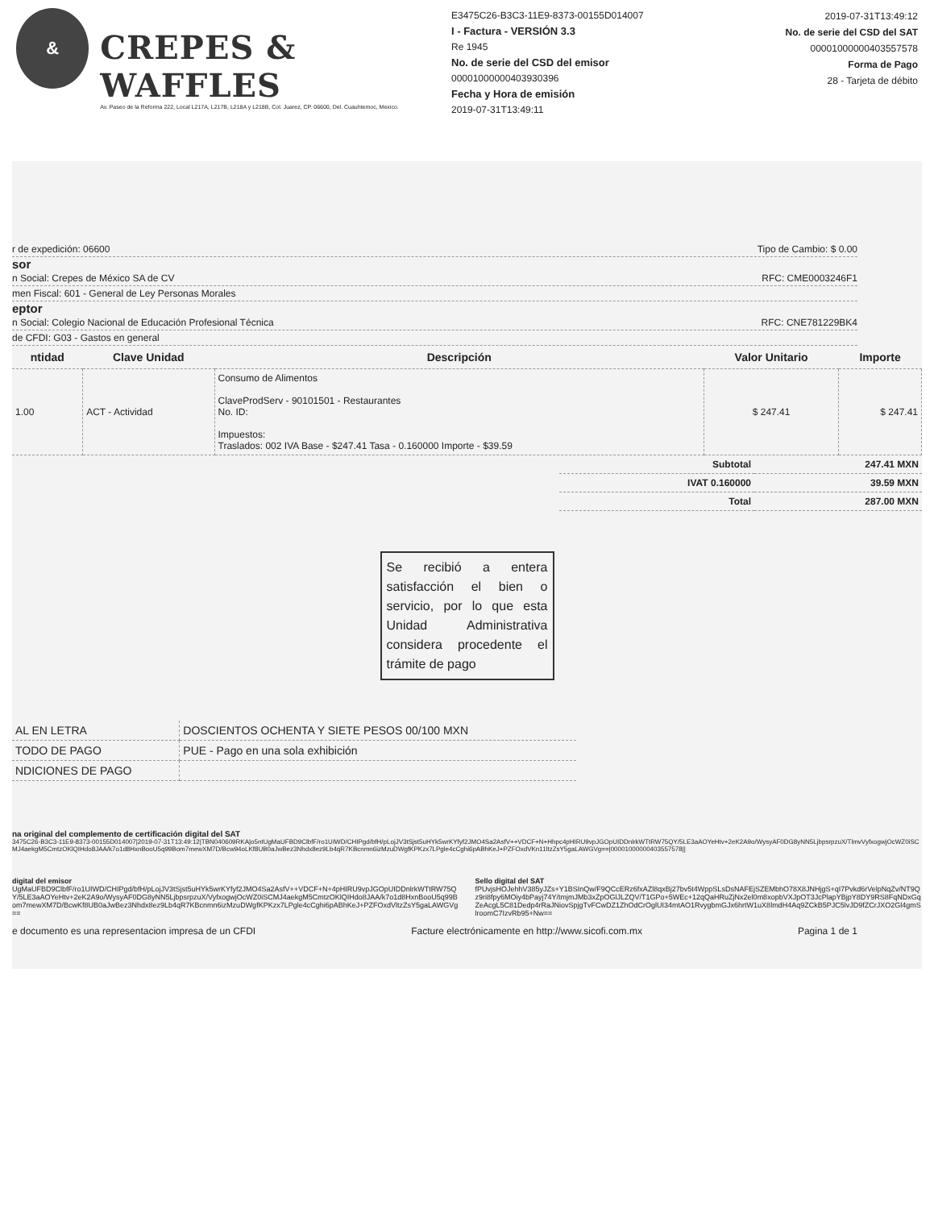&
CREPES & WAFFLES
Av. Paseo de la Reforma 222, Local L217A, L217B, L218A y L218B, Col. Juarez, CP. 06600, Del. Cuauhtemoc, Mexico.
E3475C26-B3C3-11E9-8373-00155D014007
I - Factura - VERSIÓN 3.3
Re 1945
No. de serie del CSD del emisor
00001000000403930396
Fecha y Hora de emisión
2019-07-31T13:49:11
2019-07-31T13:49:12
No. de serie del CSD del SAT
00001000000403557578
Forma de Pago
28 - Tarjeta de débito
r de expedición: 06600 Tipo de Cambio: $ 0.00
sor
n Social: Crepes de México SA de CV RFC: CME0003246F1
men Fiscal: 601 - General de Ley Personas Morales
eptor
n Social: Colegio Nacional de Educación Profesional Técnica RFC: CNE781229BK4
de CFDI: G03 - Gastos en general
| ntidad | Clave Unidad | Descripción | Valor Unitario | Importe |
| --- | --- | --- | --- | --- |
| 1.00 | ACT - Actividad | Consumo de Alimentos ClaveProdServ - 90101501 - Restaurantes No. ID: Impuestos: Traslados: 002 IVA Base - $247.41 Tasa - 0.160000 Importe - $39.59 | $ 247.41 | $ 247.41 |
| Subtotal | 247.41 MXN |
| IVAT 0.160000 | 39.59 MXN |
| Total | 287.00 MXN |
Se recibió a entera satisfacción el bien o servicio, por lo que esta Unidad Administrativa considera procedente el trámite de pago
| AL EN LETRA | DOSCIENTOS OCHENTA Y SIETE PESOS 00/100 MXN |
| TODO DE PAGO | PUE - Pago en una sola exhibición |
| NDICIONES DE PAGO | |
na original del complemento de certificación digital del SAT
3475C26-B3C3-11E9-8373-00155D014007|2019-07-31T13:49:12|TBN040609RKA|o5ntUgMaUFBD9ClbfF/ro1UIWD/CHIPgd/bfH/pLojJV3tSjst5uHYk5wrKYfyf2JMO4Sa2AsfV++VDCF+N+Hhpc4pHIRU9vpJGOpUIDDnlrkWTtRW75QY/5LE3aAOYeHtv+2eK2A9o/WysyAF0DG8yNN5LjbpsrpzuX/TlmvVyfxogwjOcWZ0iSCMJ4aekgM5CmtzOKlQIHdo8JAA/k7o1d8HxnBooU5q99Bom7mewXM7D/Bcw94oLKf8UB0aJwBez3Nhdx8ez9Lb4qR7KBcnmn6izMzuDWgfKPKzx7LPgle4cCghi6pABhKeJ+PZFOxdVKn11ltzZsY5gaLAWGVg==|00001000000403557578||
digital del emisor
UgMaUFBD9ClbfF/ro1UIWD/CHIPgd/bfH/pLojJV3tSjst5uHYk5wrKYfyf2JMO4Sa2AsfV++VDCF+N+4pHIRU9vpJGOpUIDDnlrkWTtRW75QY/5LE3aAOYeHtv+2eK2A9o/WysyAF0DG8yNN5LjbpsrpzuX/VyfxogwjOcWZ0iSCMJ4aekgM5CmtzOKlQIHdo8JAA/k7o1d8HxnBooU5q99Bom7mewXM7D/BcwKf8UB0aJwBez3Nhdx8ez9Lb4qR7KBcnmn6izMzuDWgfKPKzx7LPgle4cCghi6pABhKeJ+PZFOxdVltzZsY5gaLAWGVg==
Sello digital del SAT
fPUvjsHOJehhV385yJZs+Y1BSInQw/F9QCcERz6fxAZl8qxBj27bv5t4WppSLsDsNAFEjSZEMbhO78X8JNHjgS+qI7Pvkd6rVelpNqZv/NT9Qz9ri8fpy6MOiy4bPayj74Y/tmjmJMb3xZpOGlJLZQV/T1GPo+5WEc+12qQaHRuZjNx2el0m8xopbVXJpOT3JcPlapYBjpY8DY9RS8FqNDxGqZeAcgL5C81Dedp4rRaJNiovSpjgTvFCwDZ1ZhOdCrOglUI34mtAO1RvygbmGJx6hrtW1uX8lmdH4Aq9ZCkB5PJC5lvJD9fZCrJXO2Gl4gmSlroomC7IzvRb95+Nw==
e documento es una representacion impresa de un CFDI Facture electrónicamente en http://www.sicofi.com.mx Pagina 1 de 1